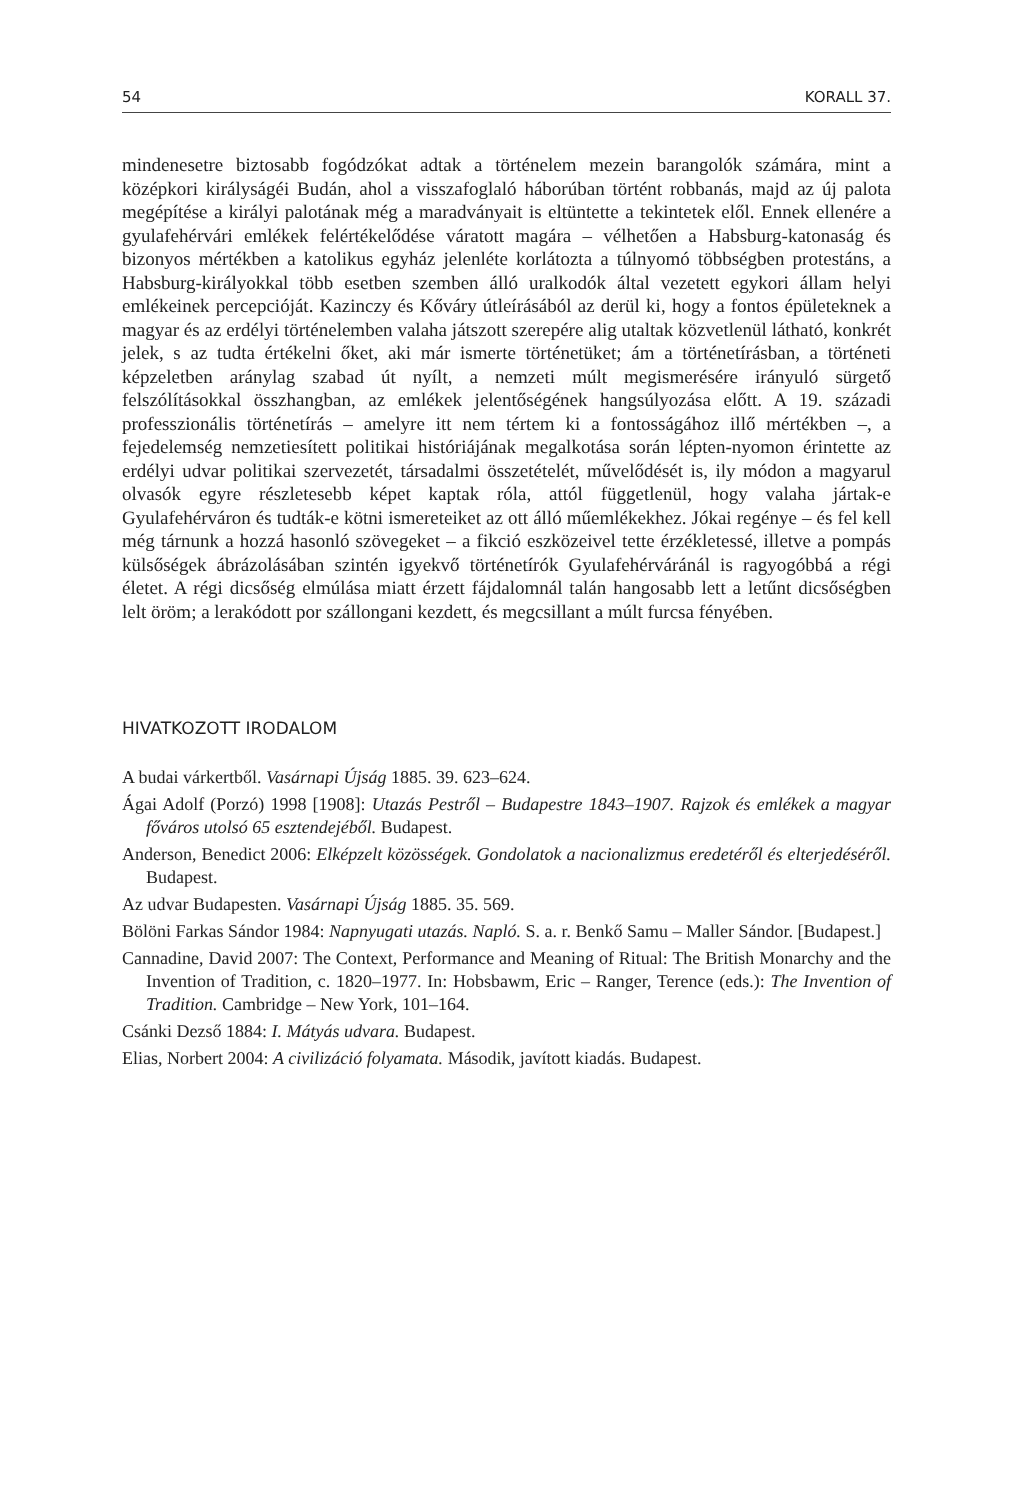54 KORALL 37.
mindenesetre biztosabb fogódzókat adtak a történelem mezein barangolók számára, mint a középkori királyságéi Budán, ahol a visszafoglaló háborúban történt robbanás, majd az új palota megépítése a királyi palotának még a maradványait is eltüntette a tekintetek elől. Ennek ellenére a gyulafehérvári emlékek felértékelődése váratott magára – vélhetően a Habsburg-katonaság és bizonyos mértékben a katolikus egyház jelenléte korlátozta a túlnyomó többségben protestáns, a Habsburg-királyokkal több esetben szemben álló uralkodók által vezetett egykori állam helyi emlékeinek percepcióját. Kazinczy és Kőváry útleírásából az derül ki, hogy a fontos épületeknek a magyar és az erdélyi történelemben valaha játszott szerepére alig utaltak közvetlenül látható, konkrét jelek, s az tudta értékelni őket, aki már ismerte történetüket; ám a történetírásban, a történeti képzeletben aránylag szabad út nyílt, a nemzeti múlt megismerésére irányuló sürgető felszólításokkal összhangban, az emlékek jelentőségének hangsúlyozása előtt. A 19. századi professzionális történetírás – amelyre itt nem tértem ki a fontosságához illő mértékben –, a fejedelemség nemzetiesített politikai históriájának megalkotása során lépten-nyomon érintette az erdélyi udvar politikai szervezetét, társadalmi összetételét, művelődését is, ily módon a magyarul olvasók egyre részletesebb képet kaptak róla, attól függetlenül, hogy valaha jártak-e Gyulafehérváron és tudták-e kötni ismereteiket az ott álló műemlékekhez. Jókai regénye – és fel kell még tárnunk a hozzá hasonló szövegeket – a fikció eszközeivel tette érzékletessé, illetve a pompás külsőségek ábrázolásában szintén igyekvő történetírók Gyulafehérváránál is ragyogóbbá a régi életet. A régi dicsőség elmúlása miatt érzett fájdalomnál talán hangosabb lett a letűnt dicsőségben lelt öröm; a lerakódott por szállongani kezdett, és megcsillant a múlt furcsa fényében.
HIVATKOZOTT IRODALOM
A budai várkertből. Vasárnapi Újság 1885. 39. 623–624.
Ágai Adolf (Porzó) 1998 [1908]: Utazás Pestről – Budapestre 1843–1907. Rajzok és emlékek a magyar főváros utolsó 65 esztendejéből. Budapest.
Anderson, Benedict 2006: Elképzelt közösségek. Gondolatok a nacionalizmus eredetéről és elterjedéséről. Budapest.
Az udvar Budapesten. Vasárnapi Újság 1885. 35. 569.
Bölöni Farkas Sándor 1984: Napnyugati utazás. Napló. S. a. r. Benkő Samu – Maller Sándor. [Budapest.]
Cannadine, David 2007: The Context, Performance and Meaning of Ritual: The British Monarchy and the Invention of Tradition, c. 1820–1977. In: Hobsbawm, Eric – Ranger, Terence (eds.): The Invention of Tradition. Cambridge – New York, 101–164.
Csánki Dezső 1884: I. Mátyás udvara. Budapest.
Elias, Norbert 2004: A civilizáció folyamata. Második, javított kiadás. Budapest.